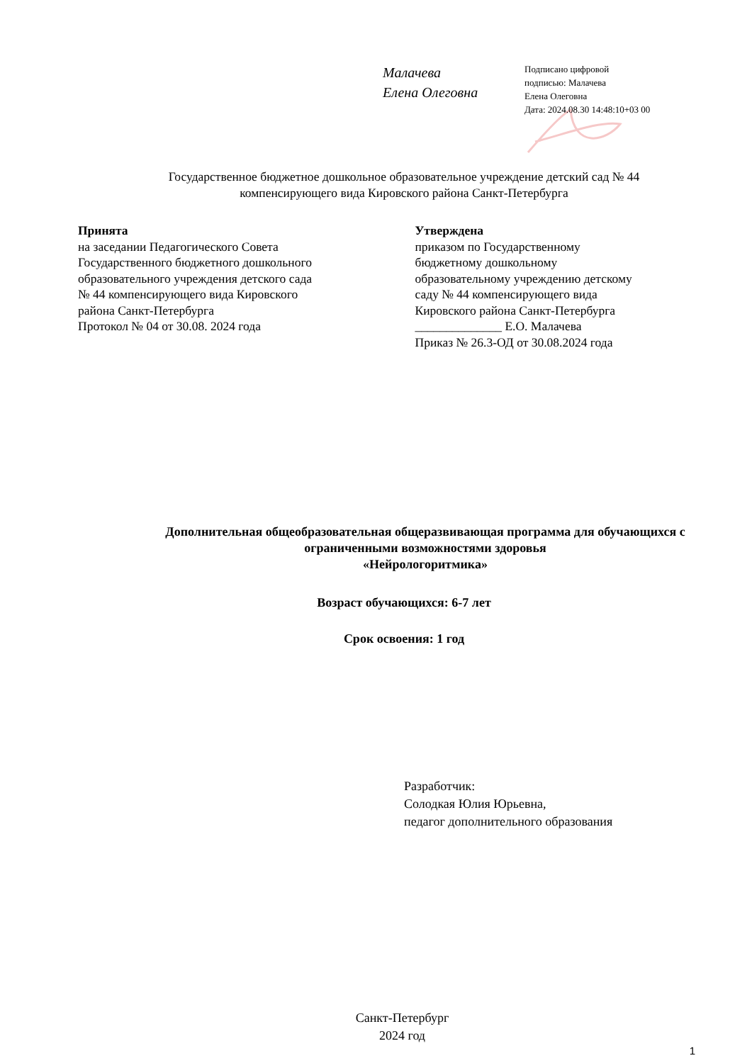Малачева
Елена Олеговна
Подписано цифровой
подписью: Малачева
Елена Олеговна
Дата: 2024.08.30 14:48:10+03 00
Государственное бюджетное дошкольное образовательное учреждение детский сад № 44 компенсирующего вида Кировского района Санкт-Петербурга
Принята
на заседании Педагогического Совета
Государственного бюджетного дошкольного
образовательного учреждения детского сада
№ 44 компенсирующего вида Кировского
района Санкт-Петербурга
Протокол № 04 от 30.08. 2024 года
Утверждена
приказом по Государственному
бюджетному дошкольному
образовательному учреждению детскому
саду № 44 компенсирующего вида
Кировского района Санкт-Петербурга
______________ Е.О. Малачева
Приказ № 26.3-ОД от 30.08.2024 года
Дополнительная общеобразовательная общеразвивающая программа для обучающихся с ограниченными возможностями здоровья
«Нейрологоритмика»
Возраст обучающихся: 6-7 лет
Срок освоения: 1 год
Разработчик:
Солодкая Юлия Юрьевна,
педагог дополнительного образования
Санкт-Петербург
2024 год
1